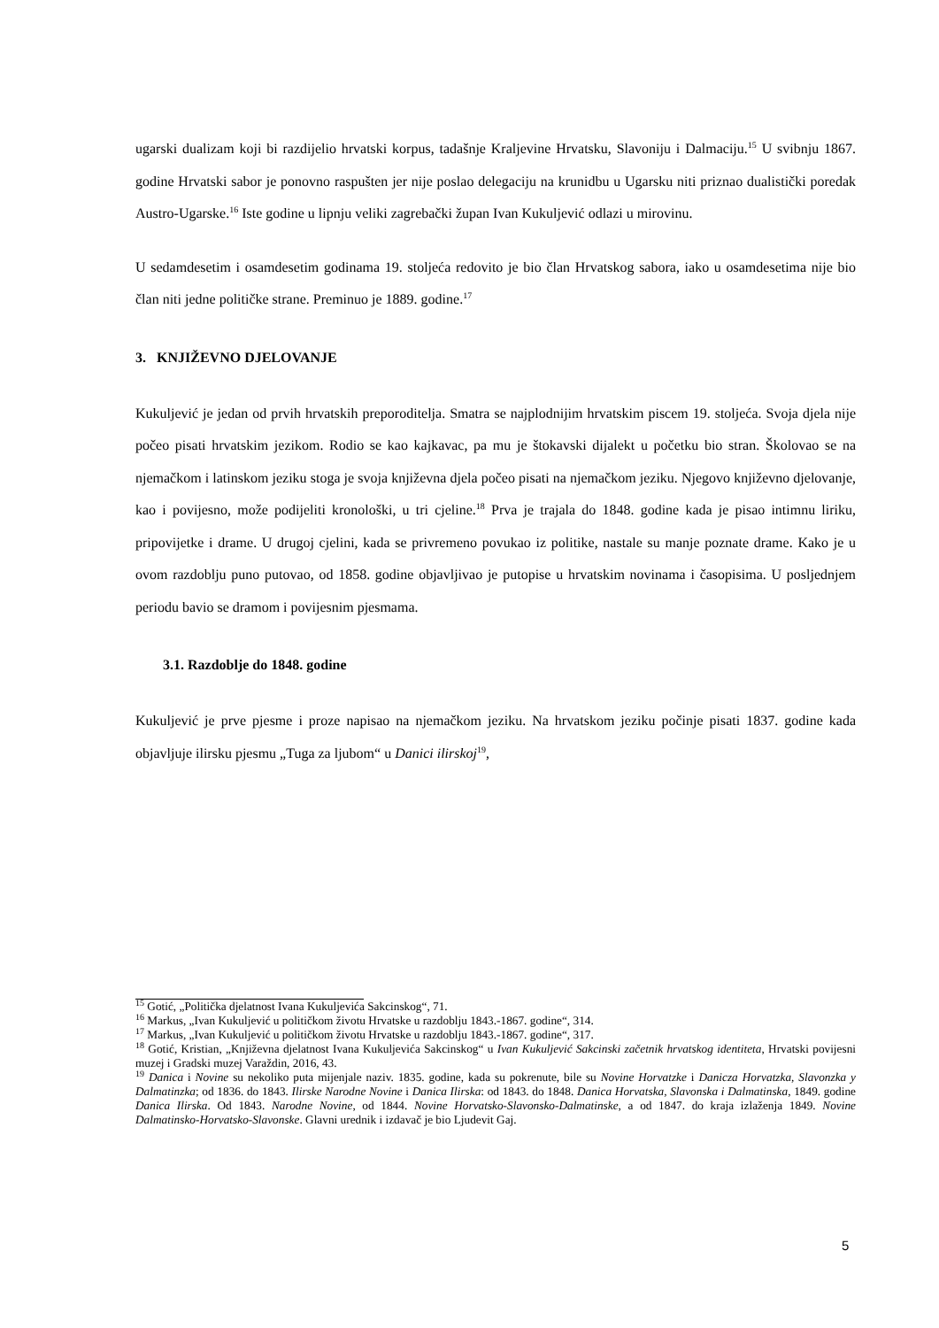ugarski dualizam koji bi razdijelio hrvatski korpus, tadašnje Kraljevine Hrvatsku, Slavoniju i Dalmaciju.<sup>15</sup> U svibnju 1867. godine Hrvatski sabor je ponovno raspušten jer nije poslao delegaciju na krunidbu u Ugarsku niti priznao dualistički poredak Austro-Ugarske.<sup>16</sup> Iste godine u lipnju veliki zagrebački župan Ivan Kukuljević odlazi u mirovinu.
U sedamdesetim i osamdesetim godinama 19. stoljeća redovito je bio član Hrvatskog sabora, iako u osamdesetima nije bio član niti jedne političke strane. Preminuo je 1889. godine.<sup>17</sup>
3. KNJIŽEVNO DJELOVANJE
Kukuljević je jedan od prvih hrvatskih preporoditelja. Smatra se najplodnijim hrvatskim piscem 19. stoljeća. Svoja djela nije počeo pisati hrvatskim jezikom. Rodio se kao kajkavac, pa mu je štokavski dijalekt u početku bio stran. Školovao se na njemačkom i latinskom jeziku stoga je svoja književna djela počeo pisati na njemačkom jeziku. Njegovo književno djelovanje, kao i povijesno, može podijeliti kronološki, u tri cjeline.<sup>18</sup> Prva je trajala do 1848. godine kada je pisao intimnu liriku, pripovijetke i drame. U drugoj cjelini, kada se privremeno povukao iz politike, nastale su manje poznate drame. Kako je u ovom razdoblju puno putovao, od 1858. godine objavljivao je putopise u hrvatskim novinama i časopisima. U posljednjem periodu bavio se dramom i povijesnim pjesmama.
3.1. Razdoblje do 1848. godine
Kukuljević je prve pjesme i proze napisao na njemačkom jeziku. Na hrvatskom jeziku počinje pisati 1837. godine kada objavljuje ilirsku pjesmu „Tuga za ljubom“ u Danici ilirskoj<sup>19</sup>,
<sup>15</sup> Gotić, „Politička djelatnost Ivana Kukuljevića Sakcinskog“, 71.
<sup>16</sup> Markus, „Ivan Kukuljević u političkom životu Hrvatske u razdoblju 1843.-1867. godine“, 314.
<sup>17</sup> Markus, „Ivan Kukuljević u političkom životu Hrvatske u razdoblju 1843.-1867. godine“, 317.
<sup>18</sup> Gotić, Kristian, „Književna djelatnost Ivana Kukuljevića Sakcinskog“ u Ivan Kukuljević Sakcinski začetnik hrvatskog identiteta, Hrvatski povijesni muzej i Gradski muzej Varaždin, 2016, 43.
<sup>19</sup> Danica i Novine su nekoliko puta mijenjale naziv. 1835. godine, kada su pokrenute, bile su Novine Horvatzke i Danicza Horvatzka, Slavonzka y Dalmatinzka; od 1836. do 1843. Ilirske Narodne Novine i Danica Ilirska: od 1843. do 1848. Danica Horvatska, Slavonska i Dalmatinska, 1849. godine Danica Ilirska. Od 1843. Narodne Novine, od 1844. Novine Horvatsko-Slavonsko-Dalmatinske, a od 1847. do kraja izlaženja 1849. Novine Dalmatinsko-Horvatsko-Slavonske. Glavni urednik i izdavač je bio Ljudevit Gaj.
5